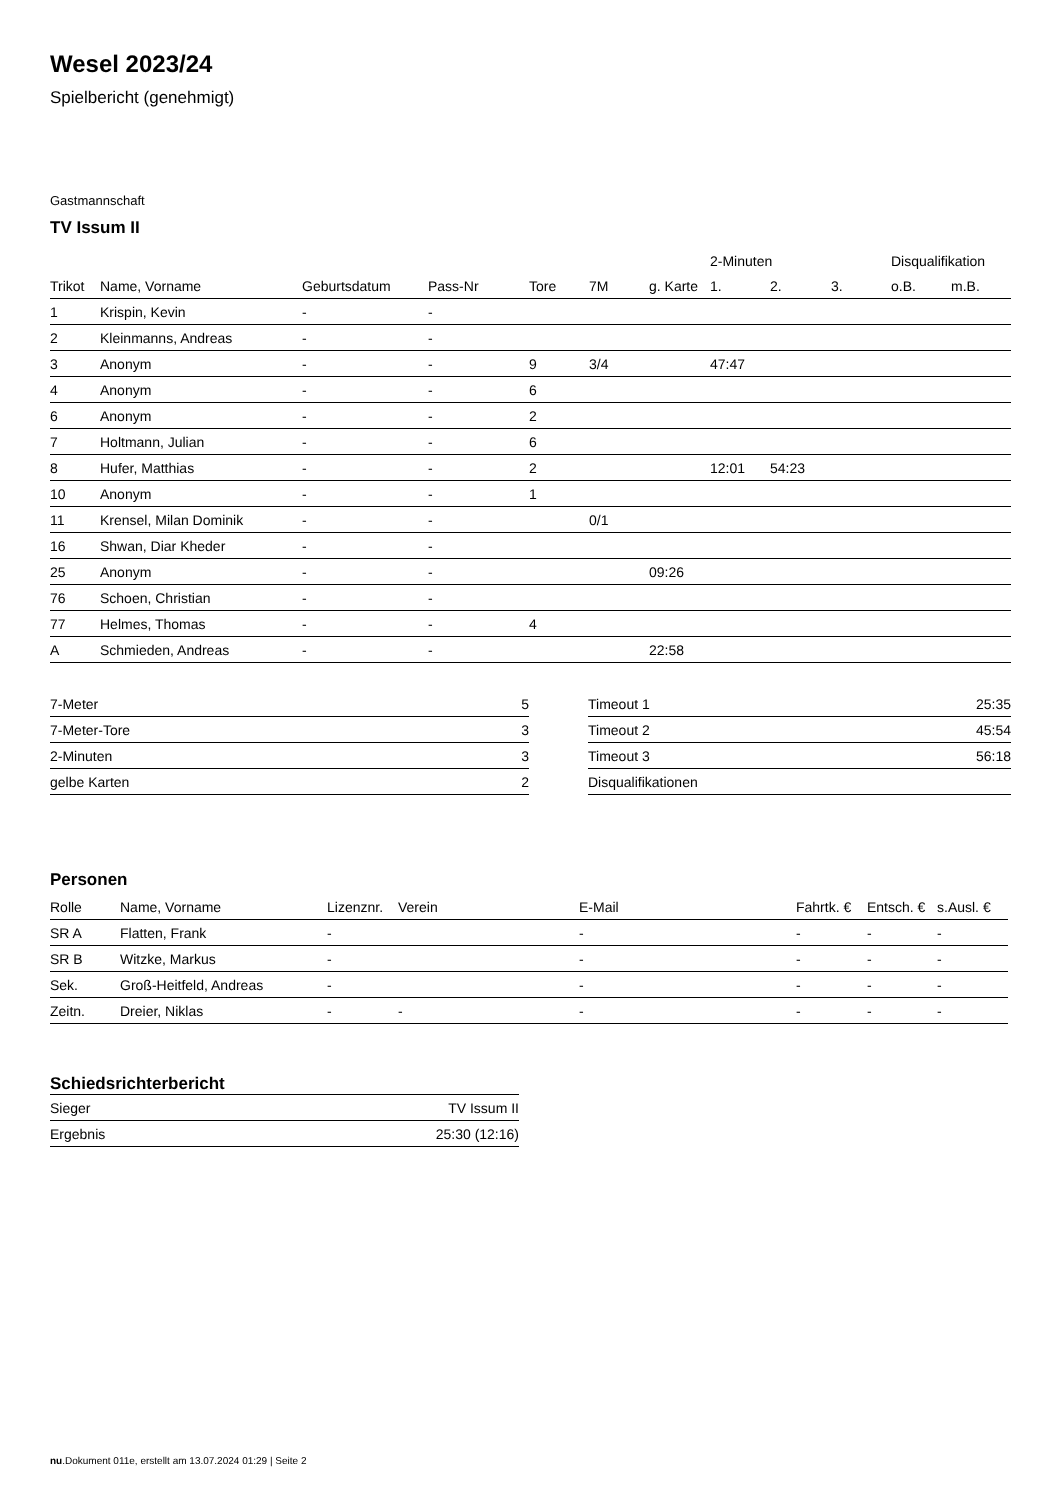Wesel 2023/24
Spielbericht (genehmigt)
Gastmannschaft
TV Issum II
| | | | | | | | 2-Minuten | | | Disqualifikation | |
| --- | --- | --- | --- | --- | --- | --- | --- | --- | --- | --- | --- |
| Trikot | Name, Vorname | Geburtsdatum | Pass-Nr | Tore | 7M | g. Karte | 1. | 2. | 3. | o.B. | m.B. |
| 1 | Krispin, Kevin | - | - | | | | | | | | |
| 2 | Kleinmanns, Andreas | - | - | | | | | | | | |
| 3 | Anonym | - | - | 9 | 3/4 | | 47:47 | | | | |
| 4 | Anonym | - | - | 6 | | | | | | | |
| 6 | Anonym | - | - | 2 | | | | | | | |
| 7 | Holtmann, Julian | - | - | 6 | | | | | | | |
| 8 | Hufer, Matthias | - | - | 2 | | | 12:01 | 54:23 | | | |
| 10 | Anonym | - | - | 1 | | | | | | | |
| 11 | Krensel, Milan Dominik | - | - | | 0/1 | | | | | | |
| 16 | Shwan, Diar Kheder | - | - | | | | | | | | |
| 25 | Anonym | - | - | | | 09:26 | | | | | |
| 76 | Schoen, Christian | - | - | | | | | | | | |
| 77 | Helmes, Thomas | - | - | 4 | | | | | | | |
| A | Schmieden, Andreas | - | - | | | 22:58 | | | | | |
| 7-Meter | 5 |
| 7-Meter-Tore | 3 |
| 2-Minuten | 3 |
| gelbe Karten | 2 |
| Timeout 1 | 25:35 |
| Timeout 2 | 45:54 |
| Timeout 3 | 56:18 |
| Disqualifikationen | |
Personen
| Rolle | Name, Vorname | Lizenznr. | Verein | E-Mail | Fahrtk. € | Entsch. € | s.Ausl. € |
| --- | --- | --- | --- | --- | --- | --- | --- |
| SR A | Flatten, Frank | - | | - | - | - | - |
| SR B | Witzke, Markus | - | | - | - | - | - |
| Sek. | Groß-Heitfeld, Andreas | - | | - | - | - | - |
| Zeitn. | Dreier, Niklas | - | - | - | - | - | - |
Schiedsrichterbericht
| Sieger | TV Issum II |
| Ergebnis | 25:30 (12:16) |
nu.Dokument 011e, erstellt am 13.07.2024 01:29 | Seite 2